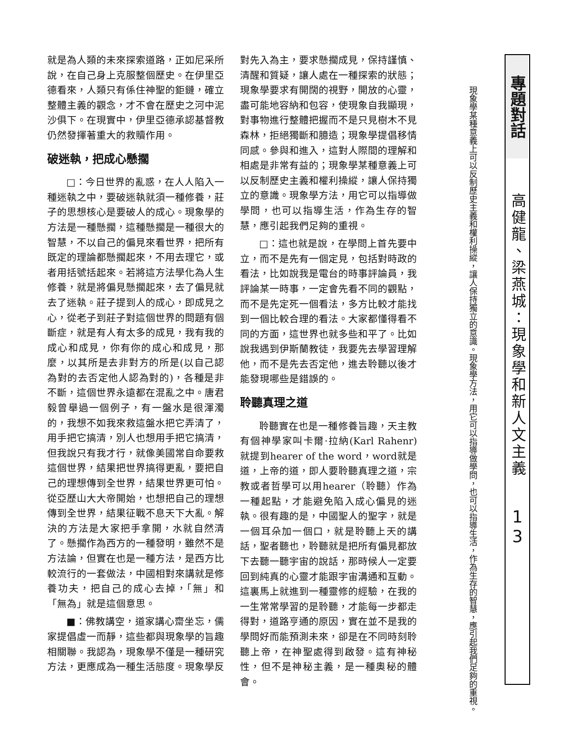就是為人類的未來探索道路，正如尼采所說，在自己身上克服整個歷史。在伊里亞德看來，人類只有係住神聖的鉅鏈，確立整體主義的觀念，才不會在歷史之河中泥沙俱下。在現實中，伊里亞德承認基督教仍然發揮著重大的救贖作用。
破迷執，把成心懸擱
□：今日世界的亂惑，在人人陷入一種迷執之中，要破迷執就須一種修養，莊子的思想核心是要破人的成心。現象學的方法是一種懸擱，這種懸擱是一種很大的智慧，不以自己的偏見來看世界，把所有既定的理論都懸擱起來，不用去理它，或者用括號括起來。若將這方法學化為人生修養，就是將偏見懸擱起來，去了偏見就去了迷執。莊子提到人的成心，即成見之心，從老子到莊子對這個世界的問題有個斷症，就是有人有太多的成見，我有我的成心和成見，你有你的成心和成見，那麼，以其所是去非對方的所是(以自己認為對的去否定他人認為對的)，各種是非不斷，這個世界永遠都在混亂之中。唐君毅曾舉過一個例子，有一盤水是很渾濁的，我想不如我來救這盤水把它弄清了，用手把它搞清，別人也想用手把它搞清，但我說只有我才行，就像美國常自命要救這個世界，結果把世界搞得更亂，要把自己的理想傳到全世界，結果世界更可怕。從亞歷山大大帝開始，也想把自己的理想傳到全世界，結果征戰不息天下大亂。解決的方法是大家把手拿開，水就自然清了。懸擱作為西方的一種發明，雖然不是方法論，但實在也是一種方法，是西方比較流行的一套做法，中國相對來講就是修養功夫，把自己的成心去掉，「無」和「無為」就是這個意思。
■：佛教講空，道家講心齋坐忘，儒家提倡虛一而靜，這些都與現象學的旨趣相關聯。我認為，現象學不僅是一種研究方法，更應成為一種生活態度。現象學反
對先入為主，要求懸擱成見，保持謹慎、清醒和質疑，讓人處在一種探索的狀態；現象學要求有開闊的視野，開放的心靈，盡可能地容納和包容，使現象自我顯現，對事物進行整體把握而不是只見樹木不見森林，拒絕獨斷和臆造；現象學提倡移情同感。參與和進入，這對人際間的理解和相處是非常有益的；現象學某種意義上可以反制歷史主義和權利操縱，讓人保持獨立的意識。現象學方法，用它可以指導做學問，也可以指導生活，作為生存的智慧，應引起我們足夠的重視。
□：這也就是說，在學問上首先要中立，而不是先有一個定見，包括對時政的看法，比如說我是電台的時事評論員，我評論某一時事，一定會先看不同的觀點，而不是先定死一個看法，多方比較才能找到一個比較合理的看法。大家都懂得看不同的方面，這世界也就多些和平了。比如說我遇到伊斯蘭教徒，我要先去學習理解他，而不是先去否定他，進去聆聽以後才能發現哪些是錯誤的。
聆聽真理之道
聆聽實在也是一種修養旨趣，天主教有個神學家叫卡爾·拉納(Karl Rahenr)就提到hearer of the word，word就是道，上帝的道，即人要聆聽真理之道，宗教或者哲學可以用hearer（聆聽）作為一種起點，才能避免陷入成心偏見的迷執。很有趣的是，中國聖人的聖字，就是一個耳朵加一個口，就是聆聽上天的講話，聖者聽也，聆聽就是把所有偏見都放下去聽一聽宇宙的說話，那時候人一定要回到純真的心靈才能跟宇宙溝通和互動。這裏馬上就進到一種靈修的經驗，在我的一生常常學習的是聆聽，才能每一步都走得對，道路亨通的原因，實在並不是我的學問好而能預測未來，卻是在不同時刻聆聽上帝，在神聖處得到啟發。這有神秘性，但不是神秘主義，是一種奧秘的體會。
現象學某種意義上可以反制歷史主義和權利操縱，讓人保持獨立的意識。現象學方法，用它可以指導做學問，也可以指導生活，作為生存的智慧，應引起我們足夠的重視。
專題對話
高健龍、梁燕城：現象學和新人文主義
1
3